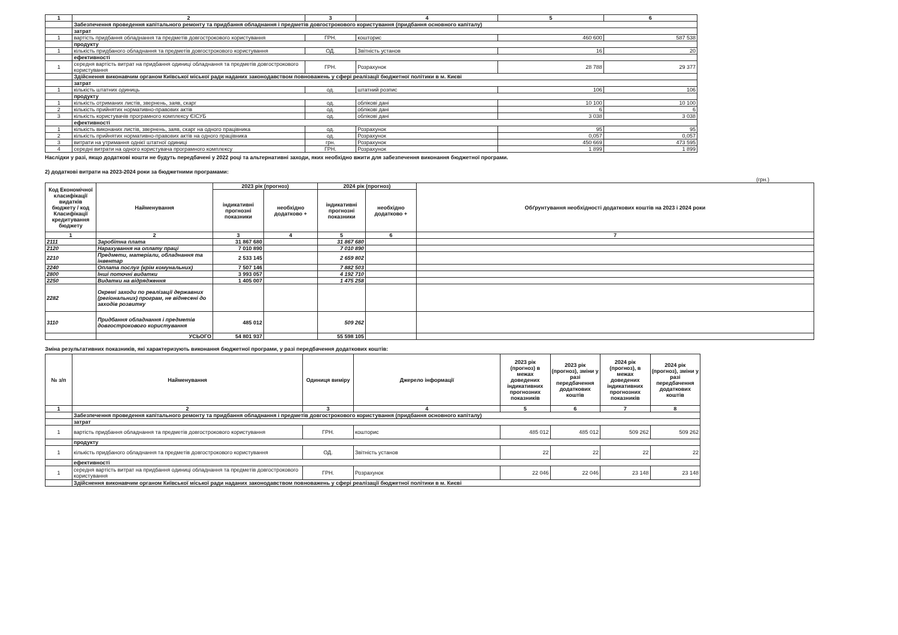| 1 | 2 | 3 | 4 | 5 | 6 |
| --- | --- | --- | --- | --- | --- |
| | Забезпечення проведення капітального ремонту та придбання обладнання і предметів довгострокового користування (придбання основного капіталу) | | | | |
| | затрат | | | | |
| 1 | вартість придбання обладнання та предметів довгострокового користування | ГРН. | кошторис | 460 600 | 587 538 |
| | продукту | | | | |
| 1 | кількість придбаного обладнання та предметів довгострокового користування | ОД. | Звітність установ | 16 | 20 |
| | ефективності | | | | |
| 1 | середня вартість витрат на придбання одиниці обладнання та предметів довгострокового користування | ГРН. | Розрахунок | 28 788 | 29 377 |
| | Здійснення виконавчим органом Київської міської ради наданих законодавством повноважень у сфері реалізації бюджетної політики в м. Києві | | | | |
| | затрат | | | | |
| 1 | кількість штатних одиниць | од. | штатний розпис | 106 | 106 |
| | продукту | | | | |
| 1 | кількість отриманих листів, звернень, заяв, скарг | од. | облікові дані | 10 100 | 10 100 |
| 2 | кількість прийнятих нормативно-правових актів | од. | облікові дані | 6 | 6 |
| 3 | кількість користувачів програмного комплексу ЄІСУБ | од. | облікові дані | 3 038 | 3 038 |
| | ефективності | | | | |
| 1 | кількість виконаних листів, звернень, заяв, скарг на одного працівника | од. | Розрахунок | 95 | 95 |
| 2 | кількість прийнятих нормативно-правових актів на одного працівника | од. | Розрахунок | 0,057 | 0,057 |
| 3 | витрати на утримання однієї штатної одиниці | грн. | Розрахунок | 450 669 | 473 595 |
| 4 | середні витрати на одного користувача програмного комплексу | ГРН. | Розрахунок | 1 899 | 1 899 |
Наслідки у разі, якщо додаткові кошти не будуть передбачені у 2022 році та альтернативні заходи, яких необхідно вжити для забезпечення виконання бюджетної програми.
2) додаткові витрати на 2023-2024 роки за бюджетними програмами:
(грн.)
| Код Економічної класифікації видатків бюджету / код Класифікації кредитування бюджету | Найменування | 2023 рік (прогноз) | | 2024 рік (прогноз) | | Обґрунтування необхідності додаткових коштів на 2023 і 2024 роки |
| --- | --- | --- | --- | --- | --- | --- |
| | | індикативні прогнозні показники | необхідно додатково + | індикативні прогнозні показники | необхідно додатково + | |
| 1 | 2 | 3 | 4 | 5 | 6 | 7 |
| 2111 | Заробітна плата | 31 867 680 | | 31 867 680 | | |
| 2120 | Нарахування на оплату праці | 7 010 890 | | 7 010 890 | | |
| 2210 | Предмети, матеріали, обладнання та інвентар | 2 533 145 | | 2 659 802 | | |
| 2240 | Оплата послуг (крім комунальних) | 7 507 146 | | 7 882 503 | | |
| 2800 | Інші поточні видатки | 3 993 057 | | 4 192 710 | | |
| 2250 | Видатки на відрядження | 1 405 007 | | 1 475 258 | | |
| 2282 | Окремі заходи по реалізації державних (регіональних) програм, не віднесені до заходів розвитку | | | | | |
| 3110 | Придбання обладнання і предметів довгострокового користування | 485 012 | | 509 262 | | |
| | УСЬОГО | 54 801 937 | | 55 598 105 | | |
Зміна результативних показників, які характеризують виконання бюджетної програми, у разі передбачення додаткових коштів:
| № з/п | Найменування | Одиниця виміру | Джерело інформації | 2023 рік (прогноз) в межах доведених індикативних прогнозних показників | 2023 рік (прогноз), зміни у разі передбачення додаткових коштів | 2024 рік (прогноз), в межах доведених індикативних прогнозних показників | 2024 рік (прогноз), зміни у разі передбачення додаткових коштів |
| --- | --- | --- | --- | --- | --- | --- | --- |
| 1 | 2 | 3 | 4 | 5 | 6 | 7 | 8 |
| | Забезпечення проведення капітального ремонту та придбання обладнання і предметів довгострокового користування (придбання основного капіталу) | | | | | | |
| | затрат | | | | | | |
| 1 | вартість придбання обладнання та предметів довгострокового користування | ГРН. | кошторис | 485 012 | 485 012 | 509 262 | 509 262 |
| | продукту | | | | | | |
| 1 | кількість придбаного обладнання та предметів довгострокового користування | ОД. | Звітність установ | 22 | 22 | 22 | 22 |
| | ефективності | | | | | | |
| 1 | середня вартість витрат на придбання одиниці обладнання та предметів довгострокового користування | ГРН. | Розрахунок | 22 046 | 22 046 | 23 148 | 23 148 |
| | Здійснення виконавчим органом Київської міської ради наданих законодавством повноважень у сфері реалізації бюджетної політики в м. Києві | | | | | | |